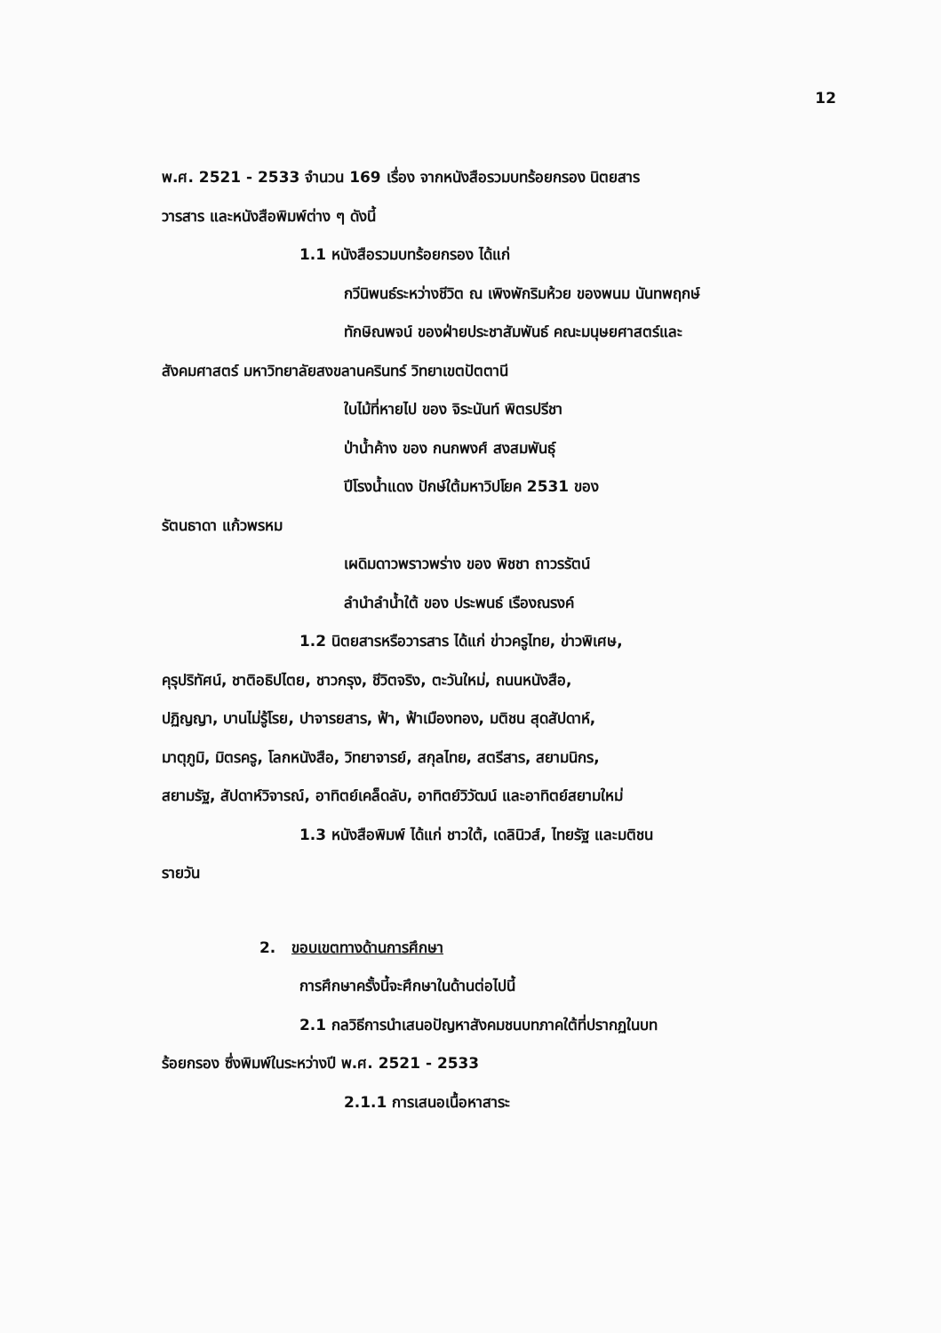12
พ.ศ. 2521 - 2533 จำนวน 169 เรื่อง จากหนังสือรวมบทร้อยกรอง นิตยสาร
วารสาร และหนังสือพิมพ์ต่าง ๆ ดังนี้
1.1 หนังสือรวมบทร้อยกรอง ได้แก่
กวีนิพนธ์ระหว่างชีวิต ณ เพิงพักริมห้วย ของพนม นันทพฤกษ์
ทักษิณพจน์ ของฝ่ายประชาสัมพันธ์ คณะมนุษยศาสตร์และ
สังคมศาสตร์ มหาวิทยาลัยสงขลานครินทร์ วิทยาเขตปัตตานี
ใบไม้ที่หายไป ของ จิระนันท์ พิตรปรีชา
ป่าน้ำค้าง ของ กนกพงศ์ สงสมพันธุ์
ปีโรงน้ำแดง ปักษ์ใต้มหาวิปโยค 2531 ของ
รัตนธาดา แก้วพรหม
เผดิมดาวพราวพร่าง ของ พิชชา ถาวรรัตน์
ลำนำลำน้ำใต้ ของ ประพนธ์ เรืองณรงค์
1.2 นิตยสารหรือวารสาร ได้แก่ ข่าวครูไทย, ข่าวพิเศษ,
คุรุปริทัศน์, ชาติอธิปไตย, ชาวกรุง, ชีวิตจริง, ตะวันใหม่, ถนนหนังสือ,
ปฏิญญา, บานไม่รู้โรย, ปาจารยสาร, ฟ้า, ฟ้าเมืองทอง, มติชน สุดสัปดาห์,
มาตุภูมิ, มิตรครู, โลกหนังสือ, วิทยาจารย์, สกุลไทย, สตรีสาร, สยามนิกร,
สยามรัฐ, สัปดาห์วิจารณ์, อาทิตย์เคล็ดลับ, อาทิตย์วิวัฒน์ และอาทิตย์สยามใหม่
1.3 หนังสือพิมพ์ ได้แก่ ชาวใต้, เดลินิวส์, ไทยรัฐ และมติชน
รายวัน
2. ขอบเขตทางด้านการศึกษา
การศึกษาครั้งนี้จะศึกษาในด้านต่อไปนี้
2.1 กลวิธีการนำเสนอปัญหาสังคมชนบทภาคใต้ที่ปรากฏในบท
ร้อยกรอง ซึ่งพิมพ์ในระหว่างปี พ.ศ. 2521 - 2533
2.1.1 การเสนอเนื้อหาสาระ